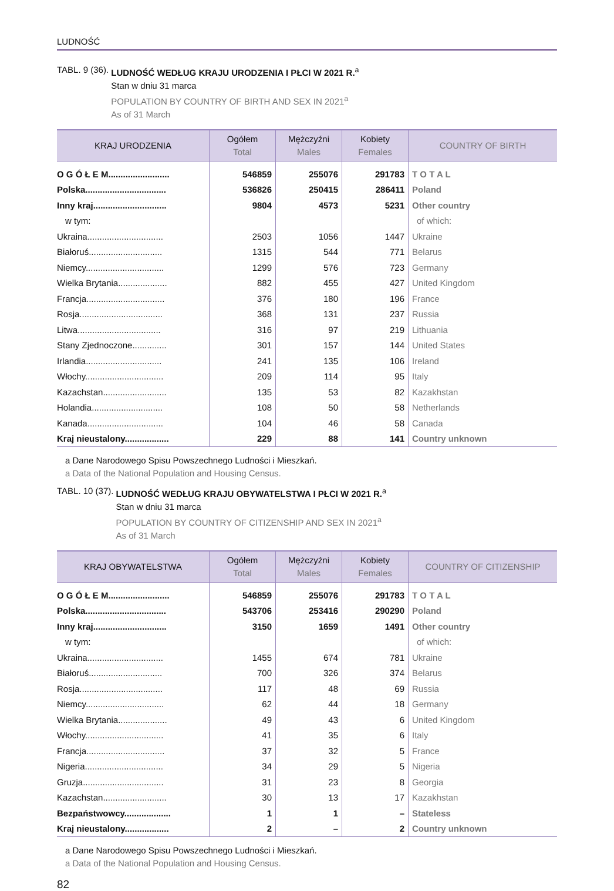LUDNOŚĆ
TABL. 9 (36). LUDNOŚĆ WEDŁUG KRAJU URODZENIA I PŁCI W 2021 R.<sup>a</sup>
Stan w dniu 31 marca
POPULATION BY COUNTRY OF BIRTH AND SEX IN 2021<sup>a</sup>
As of 31 March
| KRAJ URODZENIA | Ogółem Total | Mężczyźni Males | Kobiety Females | COUNTRY OF BIRTH |
| --- | --- | --- | --- | --- |
| O G Ó Ł E M......................... | 546859 | 255076 | 291783 | T O T A L |
| Polska................................. | 536826 | 250415 | 286411 | Poland |
| Inny kraj.............................. | 9804 | 4573 | 5231 | Other country |
| w tym: | | | | of which: |
| Ukraina............................... | 2503 | 1056 | 1447 | Ukraine |
| Białoruś.............................. | 1315 | 544 | 771 | Belarus |
| Niemcy................................ | 1299 | 576 | 723 | Germany |
| Wielka Brytania.................... | 882 | 455 | 427 | United Kingdom |
| Francja................................ | 376 | 180 | 196 | France |
| Rosja.................................. | 368 | 131 | 237 | Russia |
| Litwa.................................. | 316 | 97 | 219 | Lithuania |
| Stany Zjednoczone.............. | 301 | 157 | 144 | United States |
| Irlandia............................... | 241 | 135 | 106 | Ireland |
| Włochy................................ | 209 | 114 | 95 | Italy |
| Kazachstan.......................... | 135 | 53 | 82 | Kazakhstan |
| Holandia............................. | 108 | 50 | 58 | Netherlands |
| Kanada............................... | 104 | 46 | 58 | Canada |
| Kraj nieustalony.................. | 229 | 88 | 141 | Country unknown |
a Dane Narodowego Spisu Powszechnego Ludności i Mieszkań.
a Data of the National Population and Housing Census.
TABL. 10 (37). LUDNOŚĆ WEDŁUG KRAJU OBYWATELSTWA I PŁCI W 2021 R.<sup>a</sup>
Stan w dniu 31 marca
POPULATION BY COUNTRY OF CITIZENSHIP AND SEX IN 2021<sup>a</sup>
As of 31 March
| KRAJ OBYWATELSTWA | Ogółem Total | Mężczyźni Males | Kobiety Females | COUNTRY OF CITIZENSHIP |
| --- | --- | --- | --- | --- |
| O G Ó Ł E M......................... | 546859 | 255076 | 291783 | T O T A L |
| Polska................................. | 543706 | 253416 | 290290 | Poland |
| Inny kraj.............................. | 3150 | 1659 | 1491 | Other country |
| w tym: | | | | of which: |
| Ukraina............................... | 1455 | 674 | 781 | Ukraine |
| Białoruś.............................. | 700 | 326 | 374 | Belarus |
| Rosja.................................. | 117 | 48 | 69 | Russia |
| Niemcy................................ | 62 | 44 | 18 | Germany |
| Wielka Brytania.................... | 49 | 43 | 6 | United Kingdom |
| Włochy................................ | 41 | 35 | 6 | Italy |
| Francja................................ | 37 | 32 | 5 | France |
| Nigeria................................ | 34 | 29 | 5 | Nigeria |
| Gruzja................................. | 31 | 23 | 8 | Georgia |
| Kazachstan.......................... | 30 | 13 | 17 | Kazakhstan |
| Bezpaństwowcy................... | 1 | 1 | – | Stateless |
| Kraj nieustalony.................. | 2 | – | 2 | Country unknown |
a Dane Narodowego Spisu Powszechnego Ludności i Mieszkań.
a Data of the National Population and Housing Census.
82